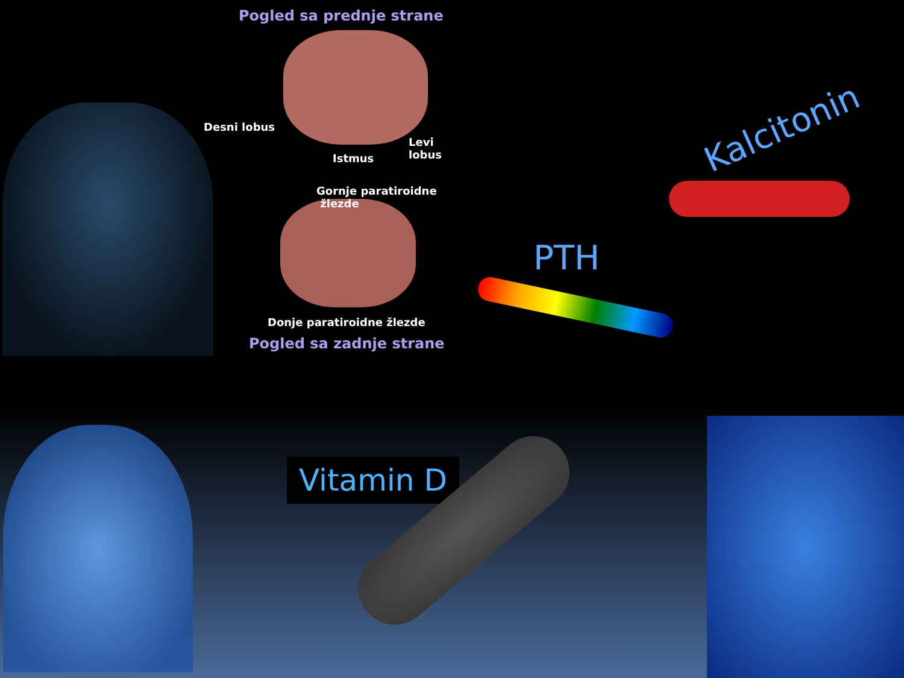Pogled sa prednje strane
Desni lobus
Istmus
Levi
lobus
Gornje paratiroidne
žlezde
Donje paratiroidne žlezde
Pogled sa zadnje strane
Kalcitonin
PTH
Vitamin D